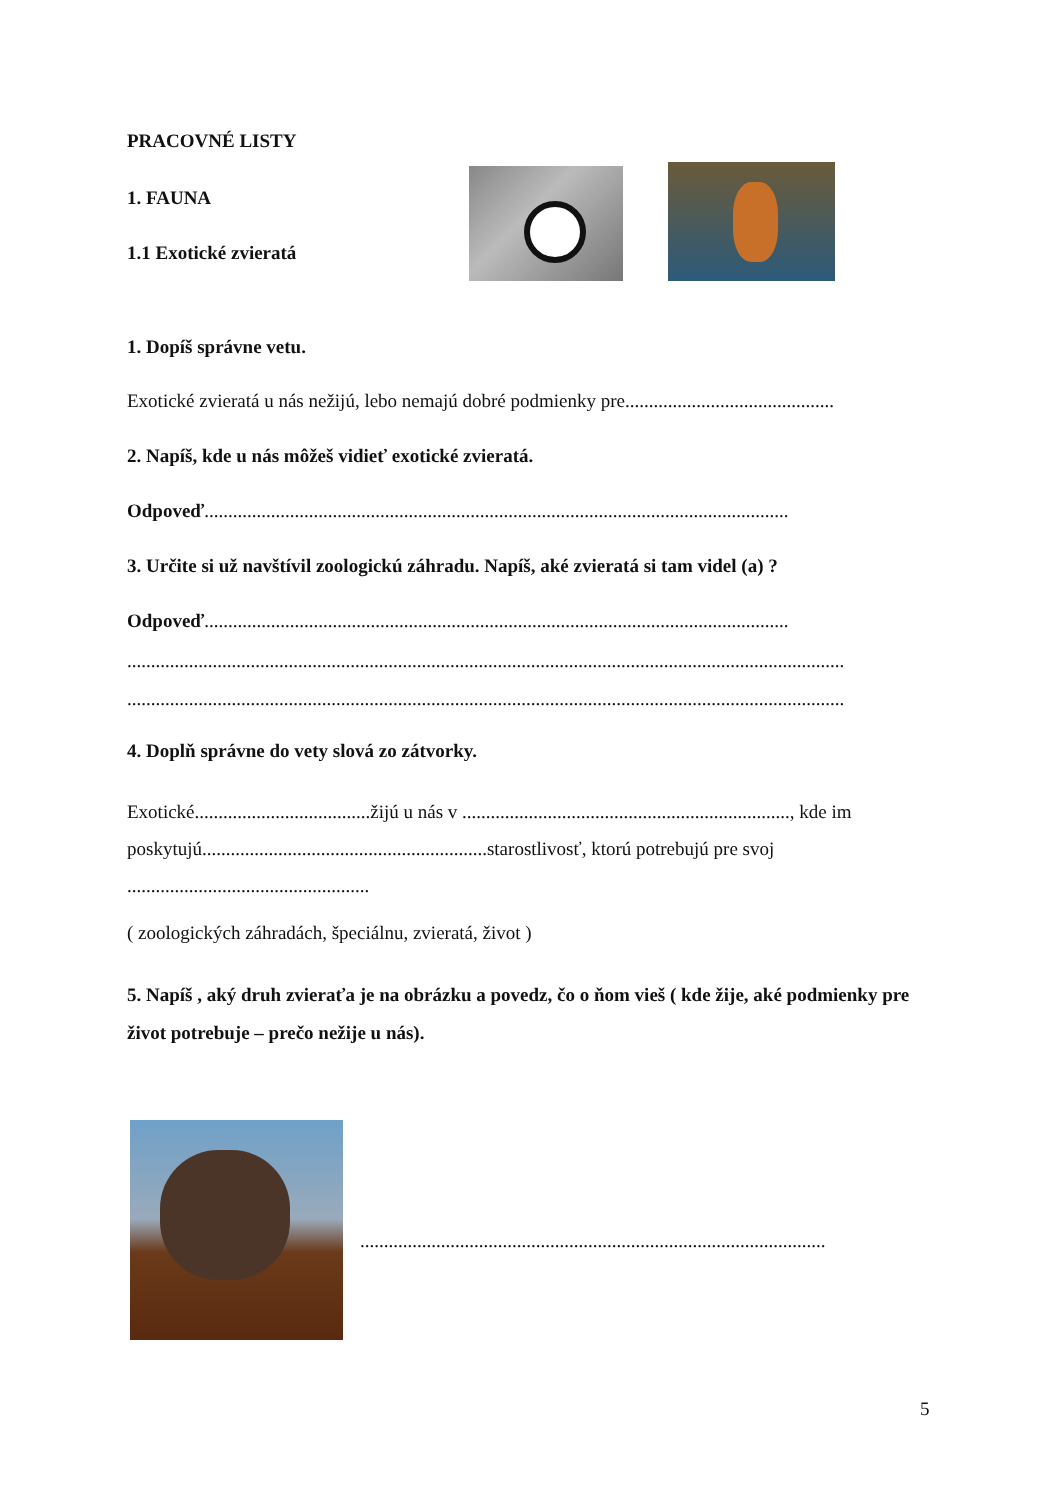PRACOVNÉ LISTY
1. FAUNA
1.1 Exotické zvieratá
1. Dopíš správne vetu.
Exotické zvieratá u nás nežijú, lebo nemajú dobré podmienky pre............................................
2. Napíš, kde u nás môžeš vidieť exotické zvieratá.
Odpoveď...........................................................................................................................
3. Určite si už navštívil zoologickú záhradu. Napíš, aké zvieratá si tam videl (a) ?
Odpoveď...........................................................................................................................
.......................................................................................................................................................
.......................................................................................................................................................
4. Doplň správne do vety slová zo zátvorky.
Exotické.....................................žijú u nás v ....................................................................., kde im poskytujú............................................................starostlivosť, ktorú potrebujú pre svoj
...................................................
( zoologických záhradách, špeciálnu, zvieratá, život )
5. Napíš , aký druh zvieraťa je na obrázku a povedz, čo o ňom vieš ( kde žije, aké podmienky pre život potrebuje – prečo nežije u nás).
..................................................................................................
5